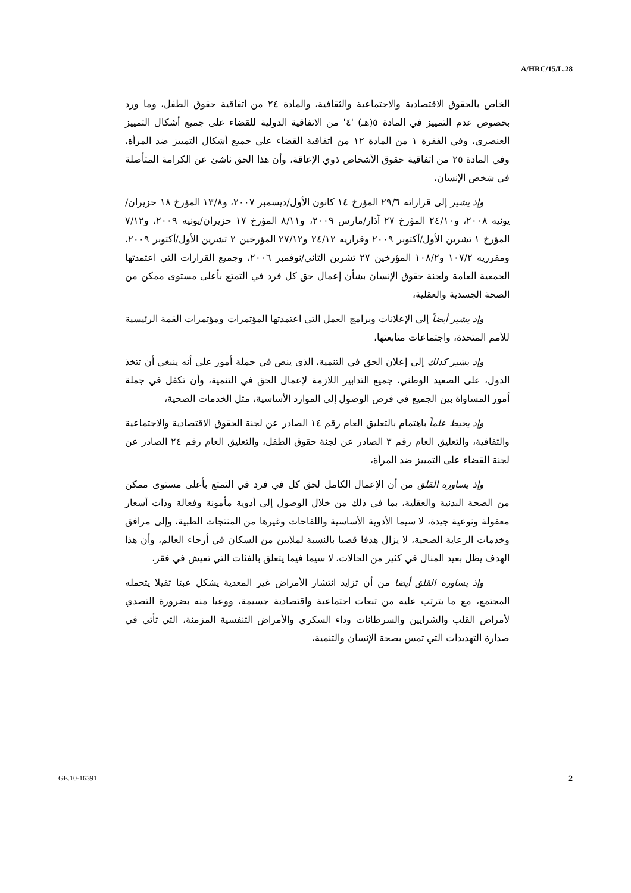A/HRC/15/L.28
الخاص بالحقوق الاقتصادية والاجتماعية والثقافية، والمادة ٢٤ من اتفاقية حقوق الطفل، وما ورد بخصوص عدم التمييز في المادة ٥(هـ) '٤' من الاتفاقية الدولية للقضاء على جميع أشكال التمييز العنصري، وفي الفقرة ١ من المادة ١٢ من اتفاقية القضاء على جميع أشكال التمييز ضد المرأة، وفي المادة ٢٥ من اتفاقية حقوق الأشخاص ذوي الإعاقة، وأن هذا الحق ناشئ عن الكرامة المتأصلة في شخص الإنسان،
وإذ يشير إلى قراراته ٢٩/٦ المؤرخ ١٤ كانون الأول/ديسمبر ٢٠٠٧، و١٣/٨ المؤرخ ١٨ حزيران/يونيه ٢٠٠٨، و٢٤/١٠ المؤرخ ٢٧ آذار/مارس ٢٠٠٩، و٨/١١ المؤرخ ١٧ حزيران/يونيه ٢٠٠٩، و٧/١٢ المؤرخ ١ تشرين الأول/أكتوبر ٢٠٠٩ وقراريه ٢٤/١٢ و٢٧/١٢ المؤرخين ٢ تشرين الأول/أكتوبر ٢٠٠٩، ومقرريه ١٠٧/٢ و١٠٨/٢ المؤرخين ٢٧ تشرين الثاني/نوفمبر ٢٠٠٦، وجميع القرارات التي اعتمدتها الجمعية العامة ولجنة حقوق الإنسان بشأن إعمال حق كل فرد في التمتع بأعلى مستوى ممكن من الصحة الجسدية والعقلية،
وإذ يشير أيضاً إلى الإعلانات وبرامج العمل التي اعتمدتها المؤتمرات ومؤتمرات القمة الرئيسية للأمم المتحدة، واجتماعات متابعتها،
وإذ يشير كذلك إلى إعلان الحق في التنمية، الذي ينص في جملة أمور على أنه ينبغي أن تتخذ الدول، على الصعيد الوطني، جميع التدابير اللازمة لإعمال الحق في التنمية، وأن تكفل في جملة أمور المساواة بين الجميع في فرص الوصول إلى الموارد الأساسية، مثل الخدمات الصحية،
وإذ يحيط علماً باهتمام بالتعليق العام رقم ١٤ الصادر عن لجنة الحقوق الاقتصادية والاجتماعية والثقافية، والتعليق العام رقم ٣ الصادر عن لجنة حقوق الطفل، والتعليق العام رقم ٢٤ الصادر عن لجنة القضاء على التمييز ضد المرأة،
وإذ يساوره القلق من أن الإعمال الكامل لحق كل في فرد في التمتع بأعلى مستوى ممكن من الصحة البدنية والعقلية، بما في ذلك من خلال الوصول إلى أدوية مأمونة وفعالة وذات أسعار معقولة ونوعية جيدة، لا سيما الأدوية الأساسية واللقاحات وغيرها من المنتجات الطبية، وإلى مرافق وخدمات الرعاية الصحية، لا يزال هدفا قصيا بالنسبة لملايين من السكان في أرجاء العالم، وأن هذا الهدف يظل بعيد المنال في كثير من الحالات، لا سيما فيما يتعلق بالفئات التي تعيش في فقر،
وإذ يساوره القلق أيضا من أن تزايد انتشار الأمراض غير المعدية يشكل عبئا ثقيلا يتحمله المجتمع، مع ما يترتب عليه من تبعات اجتماعية واقتصادية جسيمة، ووعيا منه بضرورة التصدي لأمراض القلب والشرايين والسرطانات وداء السكري والأمراض التنفسية المزمنة، التي تأتي في صدارة التهديدات التي تمس بصحة الإنسان والتنمية،
GE.10-16391 2